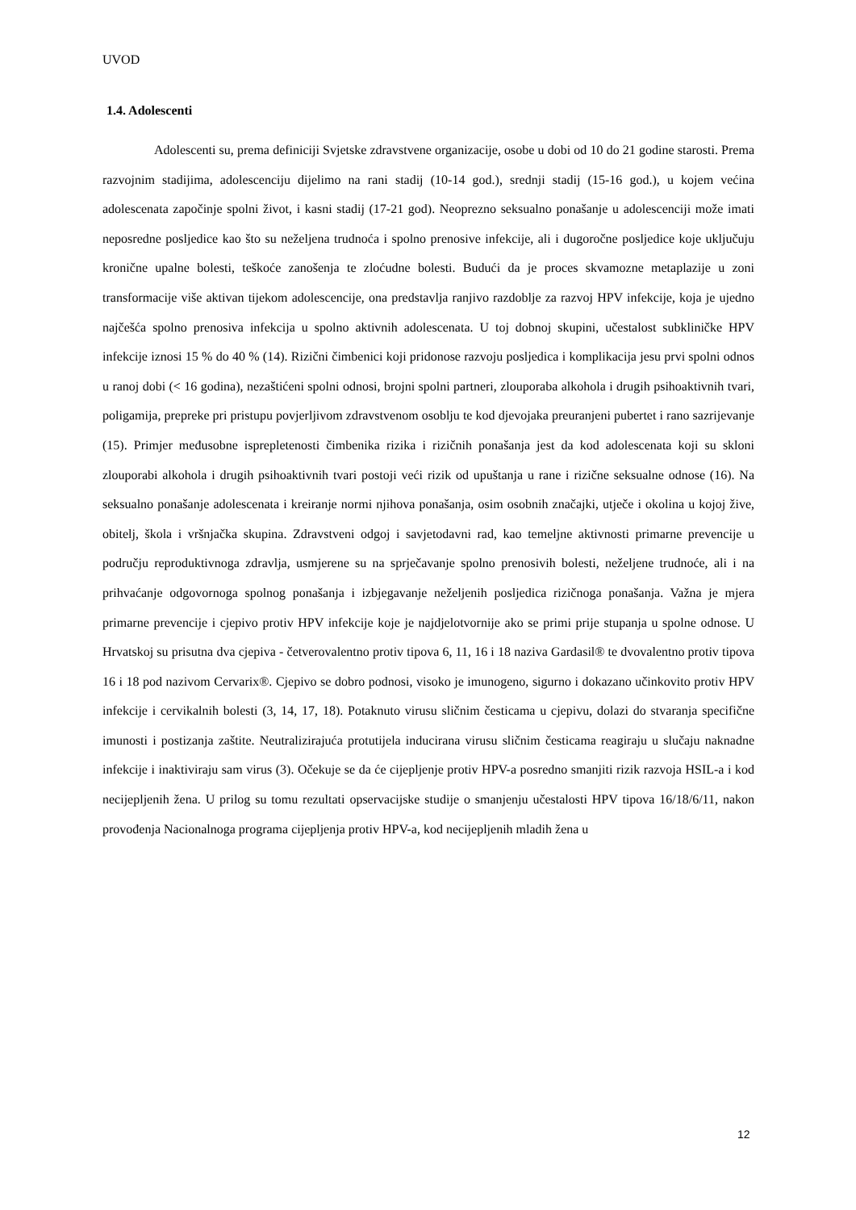UVOD
1.4. Adolescenti
Adolescenti su, prema definiciji Svjetske zdravstvene organizacije, osobe u dobi od 10 do 21 godine starosti. Prema razvojnim stadijima, adolescenciju dijelimo na rani stadij (10-14 god.), srednji stadij (15-16 god.), u kojem većina adolescenata započinje spolni život, i kasni stadij (17-21 god). Neoprezno seksualno ponašanje u adolescenciji može imati neposredne posljedice kao što su neželjena trudnoća i spolno prenosive infekcije, ali i dugoročne posljedice koje uključuju kronične upalne bolesti, teškoće zanošenja te zloćudne bolesti. Budući da je proces skvamozne metaplazije u zoni transformacije više aktivan tijekom adolescencije, ona predstavlja ranjivo razdoblje za razvoj HPV infekcije, koja je ujedno najčešća spolno prenosiva infekcija u spolno aktivnih adolescenata. U toj dobnoj skupini, učestalost subkliničke HPV infekcije iznosi 15 % do 40 % (14). Rizični čimbenici koji pridonose razvoju posljedica i komplikacija jesu prvi spolni odnos u ranoj dobi (< 16 godina), nezaštićeni spolni odnosi, brojni spolni partneri, zlouporaba alkohola i drugih psihoaktivnih tvari, poligamija, prepreke pri pristupu povjerljivom zdravstvenom osoblju te kod djevojaka preuranjeni pubertet i rano sazrijevanje (15). Primjer međusobne isprepletenosti čimbenika rizika i rizičnih ponašanja jest da kod adolescenata koji su skloni zlouporabi alkohola i drugih psihoaktivnih tvari postoji veći rizik od upuštanja u rane i rizične seksualne odnose (16). Na seksualno ponašanje adolescenata i kreiranje normi njihova ponašanja, osim osobnih značajki, utječe i okolina u kojoj žive, obitelj, škola i vršnjačka skupina. Zdravstveni odgoj i savjetodavni rad, kao temeljne aktivnosti primarne prevencije u području reproduktivnoga zdravlja, usmjerene su na sprječavanje spolno prenosivih bolesti, neželjene trudnoće, ali i na prihvaćanje odgovornoga spolnog ponašanja i izbjegavanje neželjenih posljedica rizičnoga ponašanja. Važna je mjera primarne prevencije i cjepivo protiv HPV infekcije koje je najdjelotvornije ako se primi prije stupanja u spolne odnose. U Hrvatskoj su prisutna dva cjepiva - četverovalentno protiv tipova 6, 11, 16 i 18 naziva Gardasil® te dvovalentno protiv tipova 16 i 18 pod nazivom Cervarix®. Cjepivo se dobro podnosi, visoko je imunogeno, sigurno i dokazano učinkovito protiv HPV infekcije i cervikalnih bolesti (3, 14, 17, 18). Potaknuto virusu sličnim česticama u cjepivu, dolazi do stvaranja specifične imunosti i postizanja zaštite. Neutralizirajuća protutijela inducirana virusu sličnim česticama reagiraju u slučaju naknadne infekcije i inaktiviraju sam virus (3). Očekuje se da će cijepljenje protiv HPV-a posredno smanjiti rizik razvoja HSIL-a i kod necijepljenih žena. U prilog su tomu rezultati opservacijske studije o smanjenju učestalosti HPV tipova 16/18/6/11, nakon provođenja Nacionalnoga programa cijepljenja protiv HPV-a, kod necijepljenih mladih žena u
12